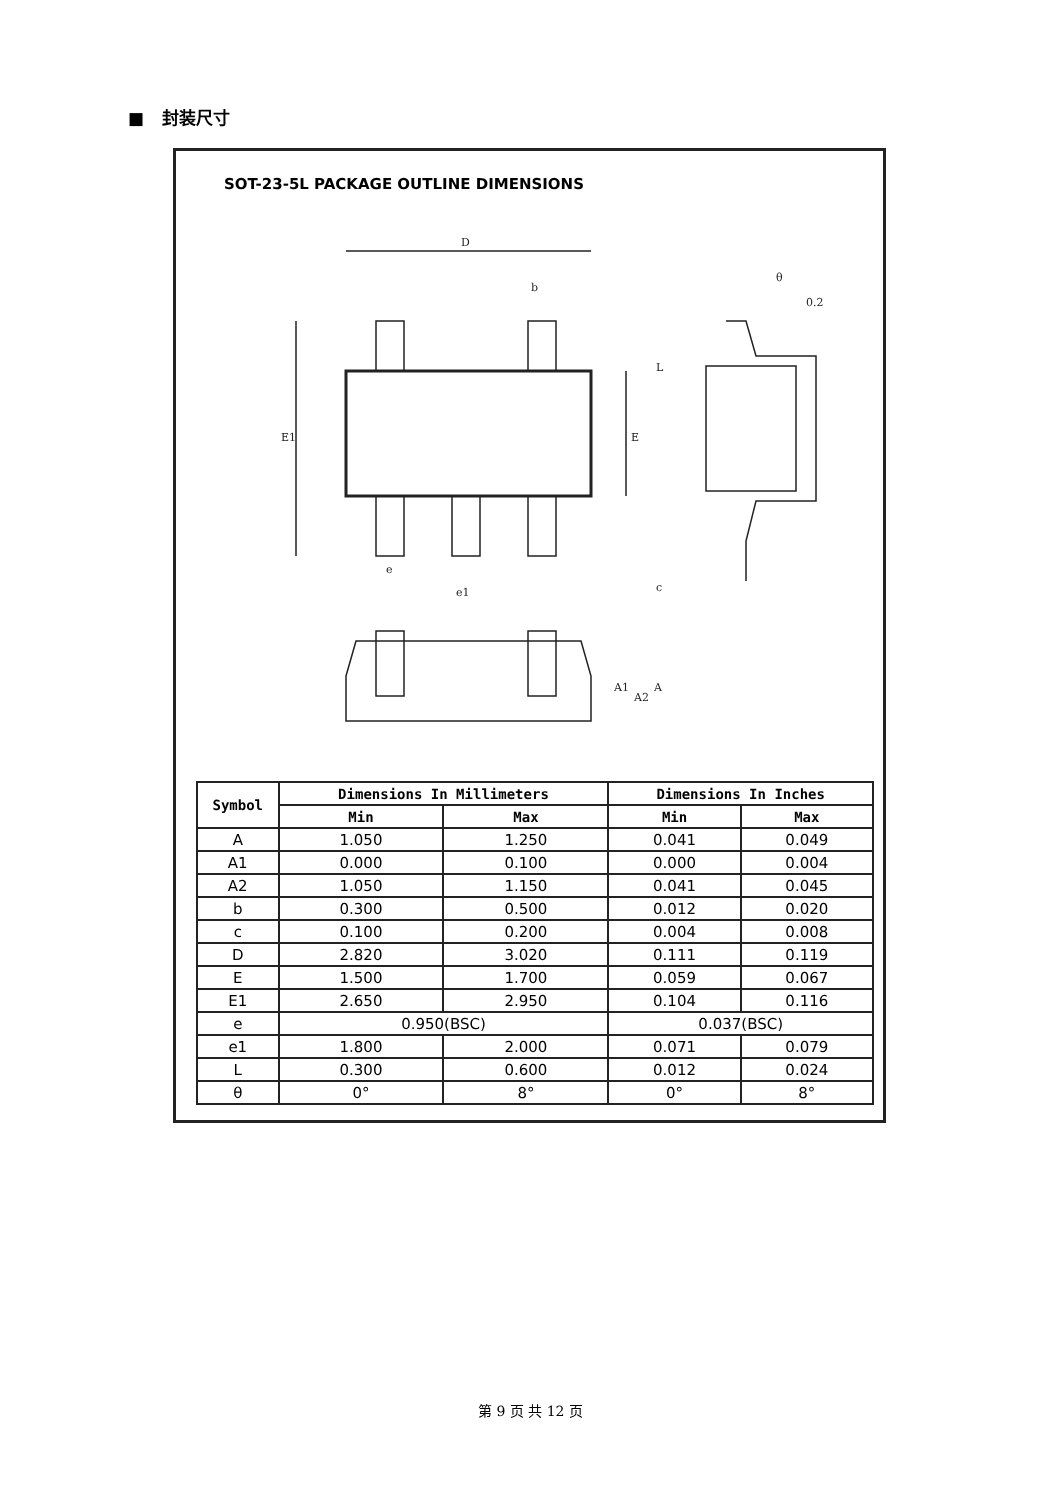■ 封装尺寸
SOT-23-5L PACKAGE OUTLINE DIMENSIONS
D
E1
E
b
e
e1
θ
0.2
L
c
A1
A2
A
| Symbol | Dimensions In Millimeters | | Dimensions In Inches | |
| --- | --- | --- | --- | --- |
| | Min | Max | Min | Max |
| A | 1.050 | 1.250 | 0.041 | 0.049 |
| A1 | 0.000 | 0.100 | 0.000 | 0.004 |
| A2 | 1.050 | 1.150 | 0.041 | 0.045 |
| b | 0.300 | 0.500 | 0.012 | 0.020 |
| c | 0.100 | 0.200 | 0.004 | 0.008 |
| D | 2.820 | 3.020 | 0.111 | 0.119 |
| E | 1.500 | 1.700 | 0.059 | 0.067 |
| E1 | 2.650 | 2.950 | 0.104 | 0.116 |
| e | 0.950(BSC) | | 0.037(BSC) | |
| e1 | 1.800 | 2.000 | 0.071 | 0.079 |
| L | 0.300 | 0.600 | 0.012 | 0.024 |
| θ | 0° | 8° | 0° | 8° |
第 9 页 共 12 页